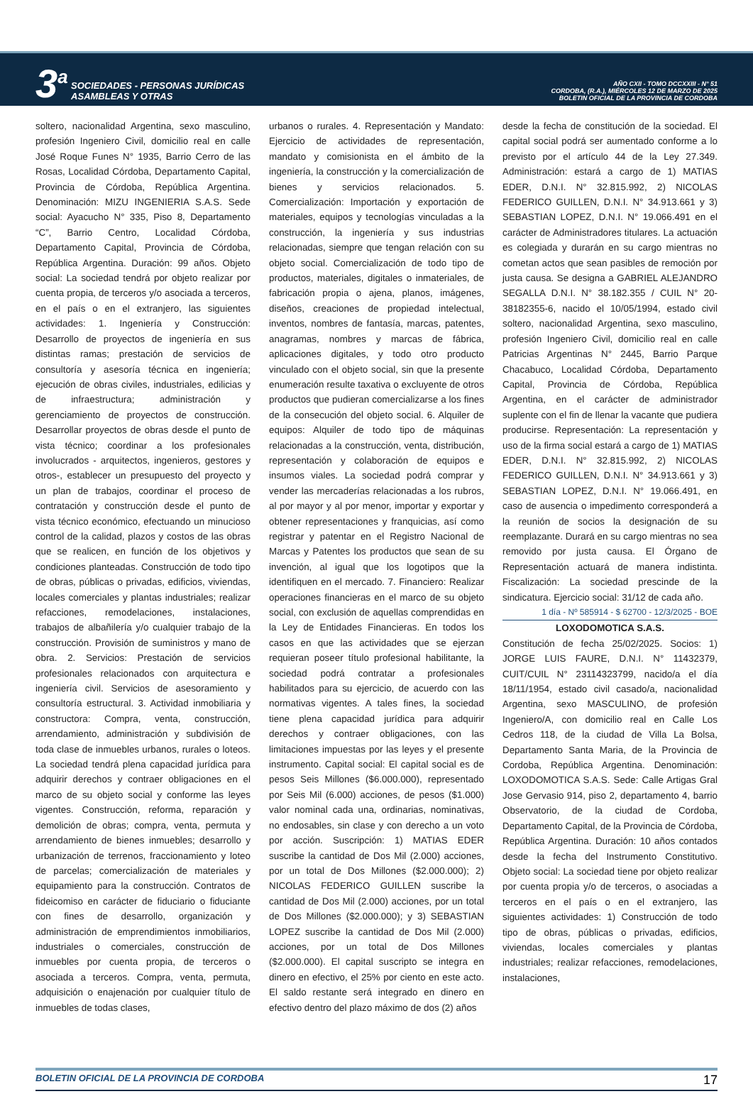3<sup>a</sup> SOCIEDADES - PERSONAS JURÍDICAS
ASAMBLEAS Y OTRAS
AÑO CXII - TOMO DCCXXIII - N° 51
CORDOBA, (R.A.), MIÉRCOLES 12 DE MARZO DE 2025
BOLETIN OFICIAL DE LA PROVINCIA DE CORDOBA
soltero, nacionalidad Argentina, sexo masculino, profesión Ingeniero Civil, domicilio real en calle José Roque Funes N° 1935, Barrio Cerro de las Rosas, Localidad Córdoba, Departamento Capital, Provincia de Córdoba, República Argentina. Denominación: MIZU INGENIERIA S.A.S. Sede social: Ayacucho N° 335, Piso 8, Departamento “C”, Barrio Centro, Localidad Córdoba, Departamento Capital, Provincia de Córdoba, República Argentina. Duración: 99 años. Objeto social: La sociedad tendrá por objeto realizar por cuenta propia, de terceros y/o asociada a terceros, en el país o en el extranjero, las siguientes actividades: 1. Ingeniería y Construcción: Desarrollo de proyectos de ingeniería en sus distintas ramas; prestación de servicios de consultoría y asesoría técnica en ingeniería; ejecución de obras civiles, industriales, edilicias y de infraestructura; administración y gerenciamiento de proyectos de construcción. Desarrollar proyectos de obras desde el punto de vista técnico; coordinar a los profesionales involucrados - arquitectos, ingenieros, gestores y otros-, establecer un presupuesto del proyecto y un plan de trabajos, coordinar el proceso de contratación y construcción desde el punto de vista técnico económico, efectuando un minucioso control de la calidad, plazos y costos de las obras que se realicen, en función de los objetivos y condiciones planteadas. Construcción de todo tipo de obras, públicas o privadas, edificios, viviendas, locales comerciales y plantas industriales; realizar refacciones, remodelaciones, instalaciones, trabajos de albañilería y/o cualquier trabajo de la construcción. Provisión de suministros y mano de obra. 2. Servicios: Prestación de servicios profesionales relacionados con arquitectura e ingeniería civil. Servicios de asesoramiento y consultoría estructural. 3. Actividad inmobiliaria y constructora: Compra, venta, construcción, arrendamiento, administración y subdivisión de toda clase de inmuebles urbanos, rurales o loteos. La sociedad tendrá plena capacidad jurídica para adquirir derechos y contraer obligaciones en el marco de su objeto social y conforme las leyes vigentes. Construcción, reforma, reparación y demolición de obras; compra, venta, permuta y arrendamiento de bienes inmuebles; desarrollo y urbanización de terrenos, fraccionamiento y loteo de parcelas; comercialización de materiales y equipamiento para la construcción. Contratos de fideicomiso en carácter de fiduciario o fiduciante con fines de desarrollo, organización y administración de emprendimientos inmobiliarios, industriales o comerciales, construcción de inmuebles por cuenta propia, de terceros o asociada a terceros. Compra, venta, permuta, adquisición o enajenación por cualquier título de inmuebles de todas clases,
urbanos o rurales. 4. Representación y Mandato: Ejercicio de actividades de representación, mandato y comisionista en el ámbito de la ingeniería, la construcción y la comercialización de bienes y servicios relacionados. 5. Comercialización: Importación y exportación de materiales, equipos y tecnologías vinculadas a la construcción, la ingeniería y sus industrias relacionadas, siempre que tengan relación con su objeto social. Comercialización de todo tipo de productos, materiales, digitales o inmateriales, de fabricación propia o ajena, planos, imágenes, diseños, creaciones de propiedad intelectual, inventos, nombres de fantasía, marcas, patentes, anagramas, nombres y marcas de fábrica, aplicaciones digitales, y todo otro producto vinculado con el objeto social, sin que la presente enumeración resulte taxativa o excluyente de otros productos que pudieran comercializarse a los fines de la consecución del objeto social. 6. Alquiler de equipos: Alquiler de todo tipo de máquinas relacionadas a la construcción, venta, distribución, representación y colaboración de equipos e insumos viales. La sociedad podrá comprar y vender las mercaderías relacionadas a los rubros, al por mayor y al por menor, importar y exportar y obtener representaciones y franquicias, así como registrar y patentar en el Registro Nacional de Marcas y Patentes los productos que sean de su invención, al igual que los logotipos que la identifiquen en el mercado. 7. Financiero: Realizar operaciones financieras en el marco de su objeto social, con exclusión de aquellas comprendidas en la Ley de Entidades Financieras. En todos los casos en que las actividades que se ejerzan requieran poseer título profesional habilitante, la sociedad podrá contratar a profesionales habilitados para su ejercicio, de acuerdo con las normativas vigentes. A tales fines, la sociedad tiene plena capacidad jurídica para adquirir derechos y contraer obligaciones, con las limitaciones impuestas por las leyes y el presente instrumento. Capital social: El capital social es de pesos Seis Millones ($6.000.000), representado por Seis Mil (6.000) acciones, de pesos ($1.000) valor nominal cada una, ordinarias, nominativas, no endosables, sin clase y con derecho a un voto por acción. Suscripción: 1) MATIAS EDER suscribe la cantidad de Dos Mil (2.000) acciones, por un total de Dos Millones ($2.000.000); 2) NICOLAS FEDERICO GUILLEN suscribe la cantidad de Dos Mil (2.000) acciones, por un total de Dos Millones ($2.000.000); y 3) SEBASTIAN LOPEZ suscribe la cantidad de Dos Mil (2.000) acciones, por un total de Dos Millones ($2.000.000). El capital suscripto se integra en dinero en efectivo, el 25% por ciento en este acto. El saldo restante será integrado en dinero en efectivo dentro del plazo máximo de dos (2) años
desde la fecha de constitución de la sociedad. El capital social podrá ser aumentado conforme a lo previsto por el artículo 44 de la Ley 27.349. Administración: estará a cargo de 1) MATIAS EDER, D.N.I. N° 32.815.992, 2) NICOLAS FEDERICO GUILLEN, D.N.I. N° 34.913.661 y 3) SEBASTIAN LOPEZ, D.N.I. N° 19.066.491 en el carácter de Administradores titulares. La actuación es colegiada y durarán en su cargo mientras no cometan actos que sean pasibles de remoción por justa causa. Se designa a GABRIEL ALEJANDRO SEGALLA D.N.I. N° 38.182.355 / CUIL N° 20-38182355-6, nacido el 10/05/1994, estado civil soltero, nacionalidad Argentina, sexo masculino, profesión Ingeniero Civil, domicilio real en calle Patricias Argentinas N° 2445, Barrio Parque Chacabuco, Localidad Córdoba, Departamento Capital, Provincia de Córdoba, República Argentina, en el carácter de administrador suplente con el fin de llenar la vacante que pudiera producirse. Representación: La representación y uso de la firma social estará a cargo de 1) MATIAS EDER, D.N.I. N° 32.815.992, 2) NICOLAS FEDERICO GUILLEN, D.N.I. N° 34.913.661 y 3) SEBASTIAN LOPEZ, D.N.I. N° 19.066.491, en caso de ausencia o impedimento corresponderá a la reunión de socios la designación de su reemplazante. Durará en su cargo mientras no sea removido por justa causa. El Órgano de Representación actuará de manera indistinta. Fiscalización: La sociedad prescinde de la sindicatura. Ejercicio social: 31/12 de cada año.
1 día - Nº 585914 - $ 62700 - 12/3/2025 - BOE
LOXODOMOTICA S.A.S.
Constitución de fecha 25/02/2025. Socios: 1) JORGE LUIS FAURE, D.N.I. N° 11432379, CUIT/CUIL N° 23114323799, nacido/a el día 18/11/1954, estado civil casado/a, nacionalidad Argentina, sexo MASCULINO, de profesión Ingeniero/A, con domicilio real en Calle Los Cedros 118, de la ciudad de Villa La Bolsa, Departamento Santa Maria, de la Provincia de Cordoba, República Argentina. Denominación: LOXODOMOTICA S.A.S. Sede: Calle Artigas Gral Jose Gervasio 914, piso 2, departamento 4, barrio Observatorio, de la ciudad de Cordoba, Departamento Capital, de la Provincia de Córdoba, República Argentina. Duración: 10 años contados desde la fecha del Instrumento Constitutivo. Objeto social: La sociedad tiene por objeto realizar por cuenta propia y/o de terceros, o asociadas a terceros en el país o en el extranjero, las siguientes actividades: 1) Construcción de todo tipo de obras, públicas o privadas, edificios, viviendas, locales comerciales y plantas industriales; realizar refacciones, remodelaciones, instalaciones,
BOLETIN OFICIAL DE LA PROVINCIA DE CORDOBA 17